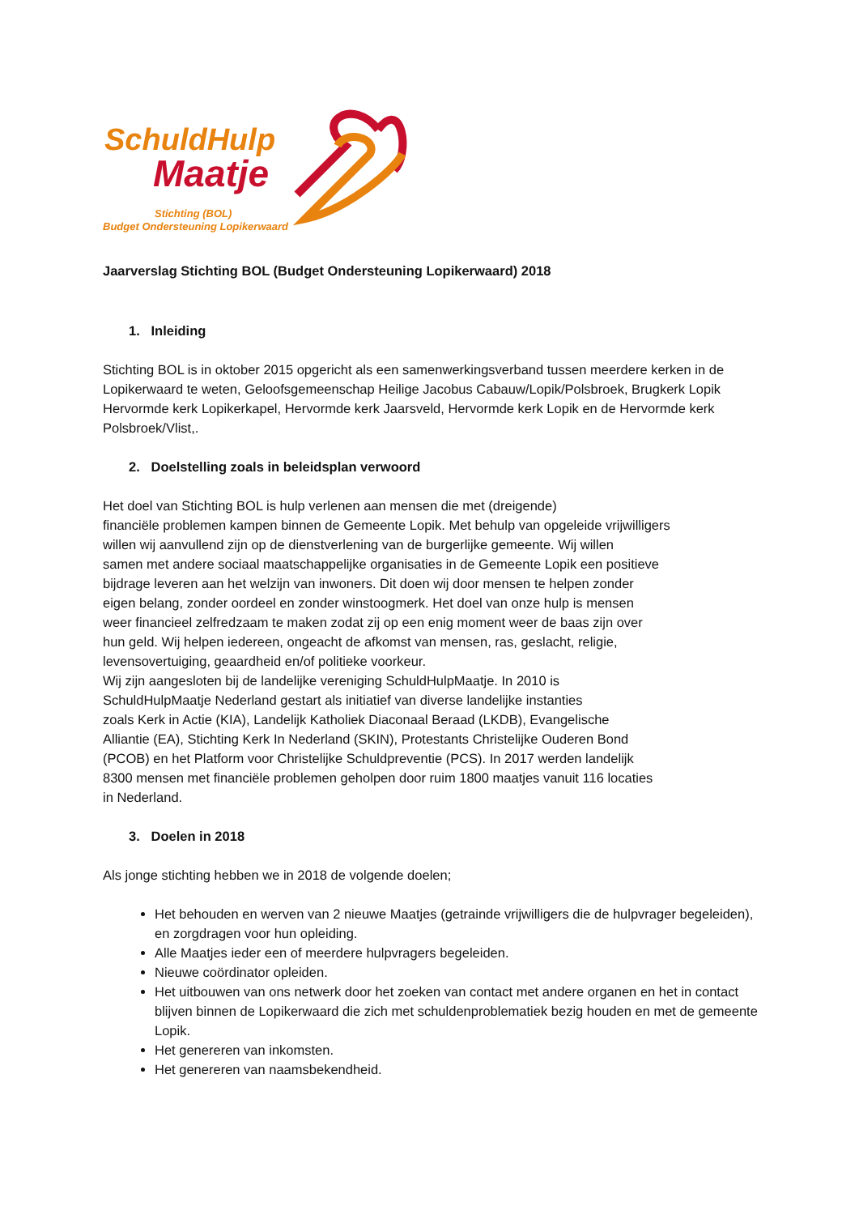SchuldHulp
Maatje
Stichting (BOL)
Budget Ondersteuning Lopikerwaard
Jaarverslag Stichting BOL (Budget Ondersteuning Lopikerwaard) 2018
1. Inleiding
Stichting BOL is in oktober 2015 opgericht als een samenwerkingsverband tussen meerdere kerken in de Lopikerwaard te weten, Geloofsgemeenschap Heilige Jacobus Cabauw/Lopik/Polsbroek, Brugkerk Lopik Hervormde kerk Lopikerkapel, Hervormde kerk Jaarsveld, Hervormde kerk Lopik en de Hervormde kerk Polsbroek/Vlist,.
2. Doelstelling zoals in beleidsplan verwoord
Het doel van Stichting BOL is hulp verlenen aan mensen die met (dreigende)
financiële problemen kampen binnen de Gemeente Lopik. Met behulp van opgeleide vrijwilligers
willen wij aanvullend zijn op de dienstverlening van de burgerlijke gemeente. Wij willen
samen met andere sociaal maatschappelijke organisaties in de Gemeente Lopik een positieve
bijdrage leveren aan het welzijn van inwoners. Dit doen wij door mensen te helpen zonder
eigen belang, zonder oordeel en zonder winstoogmerk. Het doel van onze hulp is mensen
weer financieel zelfredzaam te maken zodat zij op een enig moment weer de baas zijn over
hun geld. Wij helpen iedereen, ongeacht de afkomst van mensen, ras, geslacht, religie,
levensovertuiging, geaardheid en/of politieke voorkeur.
Wij zijn aangesloten bij de landelijke vereniging SchuldHulpMaatje. In 2010 is
SchuldHulpMaatje Nederland gestart als initiatief van diverse landelijke instanties
zoals Kerk in Actie (KIA), Landelijk Katholiek Diaconaal Beraad (LKDB), Evangelische
Alliantie (EA), Stichting Kerk In Nederland (SKIN), Protestants Christelijke Ouderen Bond
(PCOB) en het Platform voor Christelijke Schuldpreventie (PCS). In 2017 werden landelijk
8300 mensen met financiële problemen geholpen door ruim 1800 maatjes vanuit 116 locaties
in Nederland.
3. Doelen in 2018
Als jonge stichting hebben we in 2018 de volgende doelen;
Het behouden en werven van 2 nieuwe Maatjes (getrainde vrijwilligers die de hulpvrager begeleiden), en zorgdragen voor hun opleiding.
Alle Maatjes ieder een of meerdere hulpvragers begeleiden.
Nieuwe coördinator opleiden.
Het uitbouwen van ons netwerk door het zoeken van contact met andere organen en het in contact blijven binnen de Lopikerwaard die zich met schuldenproblematiek bezig houden en met de gemeente Lopik.
Het genereren van inkomsten.
Het genereren van naamsbekendheid.